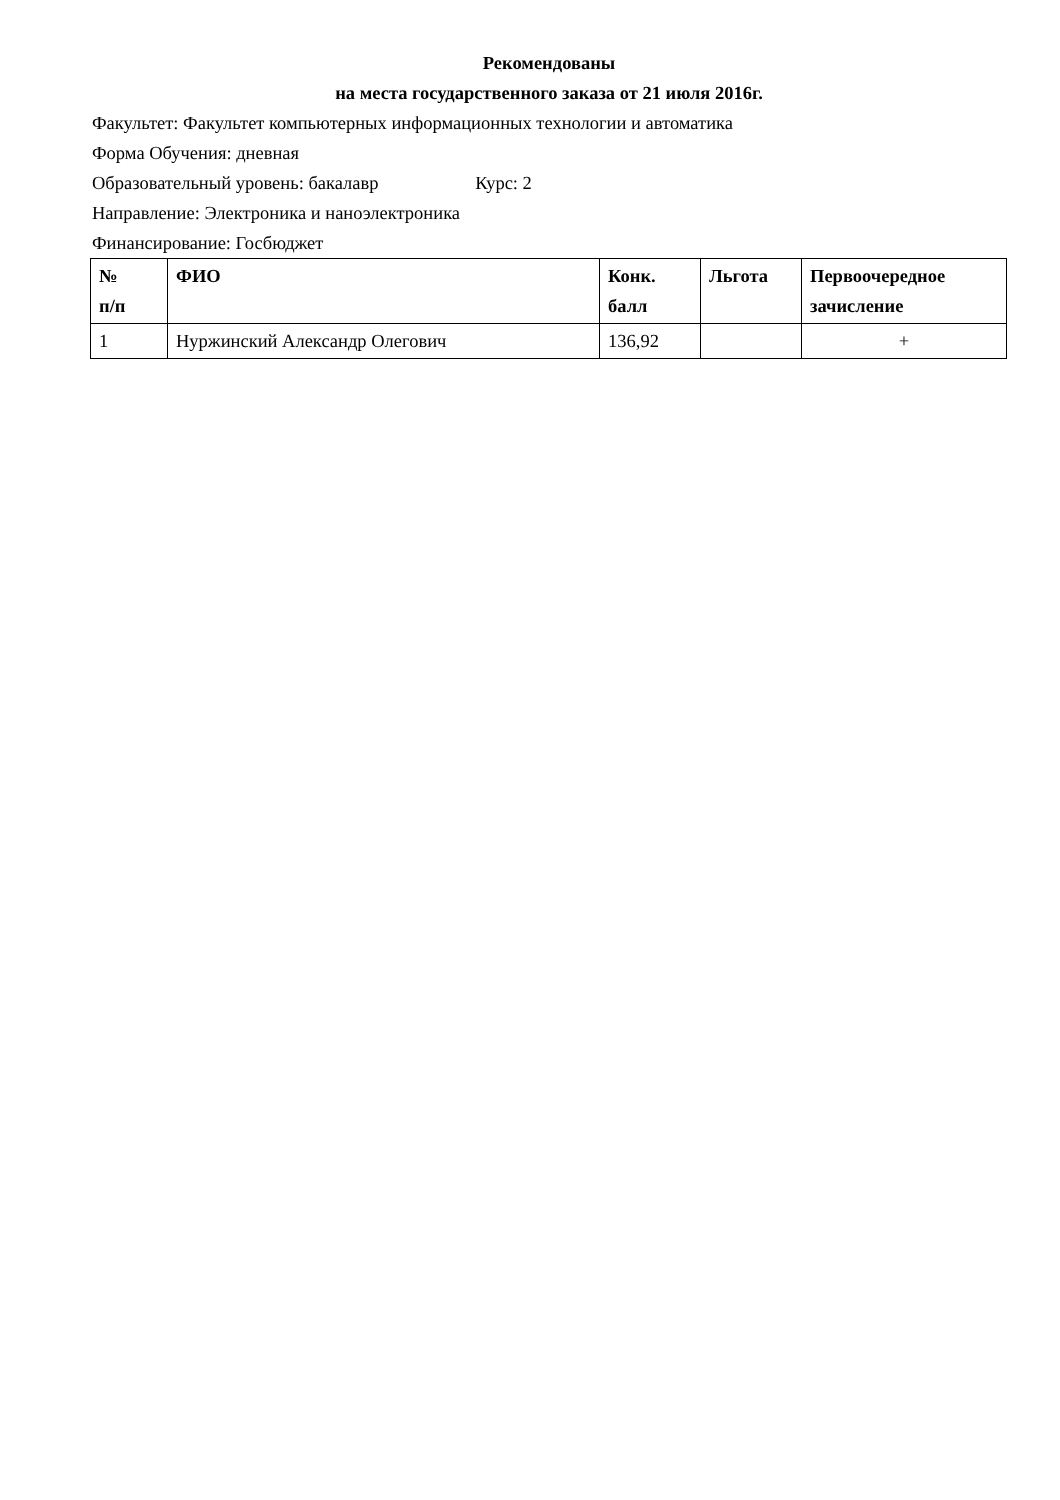Рекомендованы
на места государственного заказа от 21 июля 2016г.
Факультет: Факультет компьютерных информационных технологии и автоматика
Форма Обучения: дневная
Образовательный уровень: бакалавр Курс: 2
Направление: Электроника и наноэлектроника
Финансирование: Госбюджет
| № п/п | ФИО | Конк. балл | Льгота | Первоочередное зачисление |
| --- | --- | --- | --- | --- |
| 1 | Нуржинский Александр Олегович | 136,92 | | + |